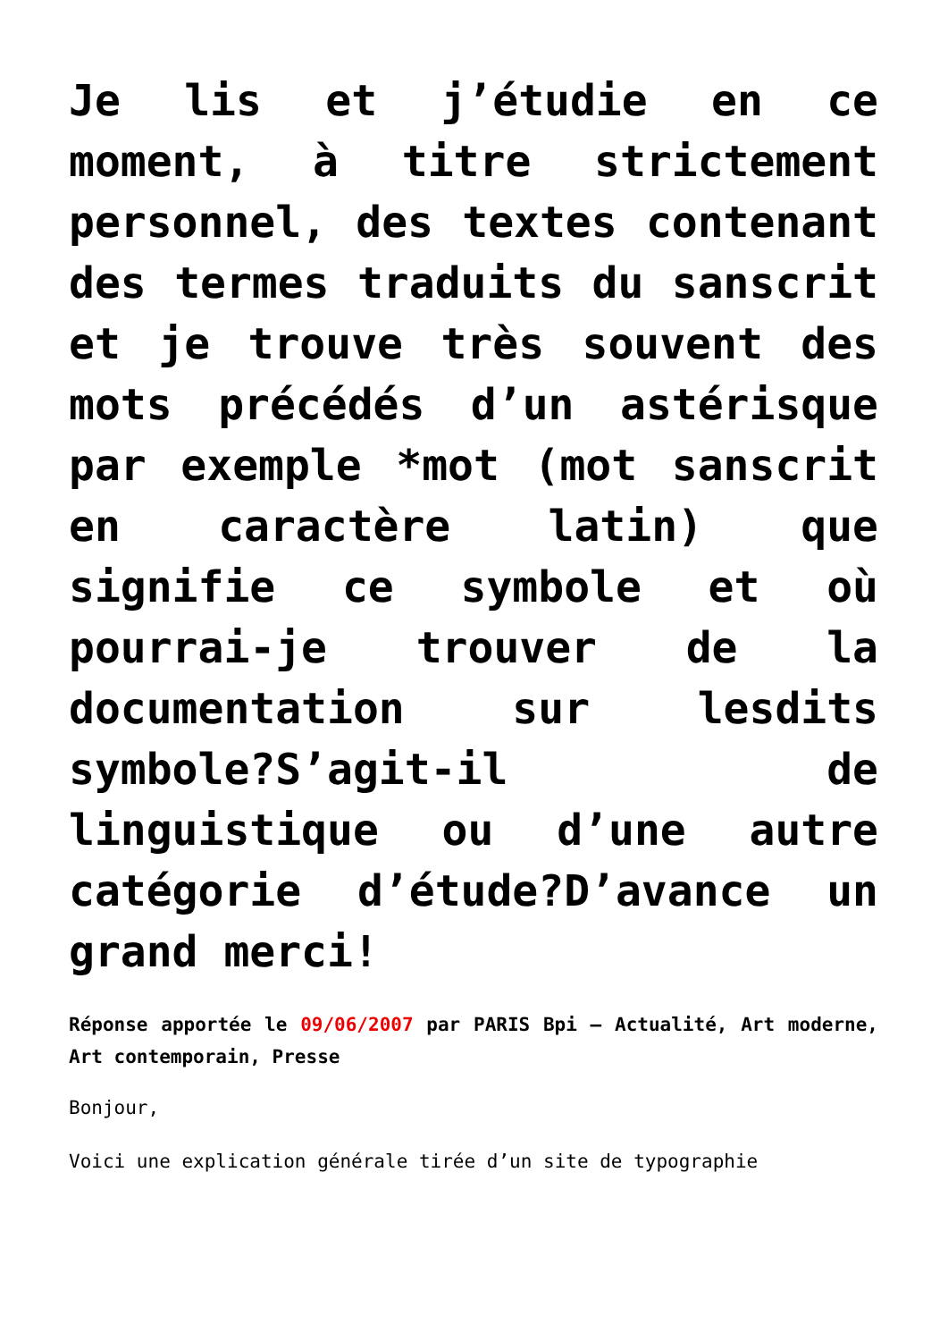Je lis et j’étudie en ce moment, à titre strictement personnel, des textes contenant des termes traduits du sanscrit et je trouve très souvent des mots précédés d’un astérisque par exemple *mot (mot sanscrit en caractère latin) que signifie ce symbole et où pourrai-je trouver de la documentation sur lesdits symbole?S’agit-il de linguistique ou d’une autre catégorie d’étude?D’avance un grand merci!
Réponse apportée le 09/06/2007 par PARIS Bpi – Actualité, Art moderne, Art contemporain, Presse
Bonjour,
Voici une explication générale tirée d’un site de typographie